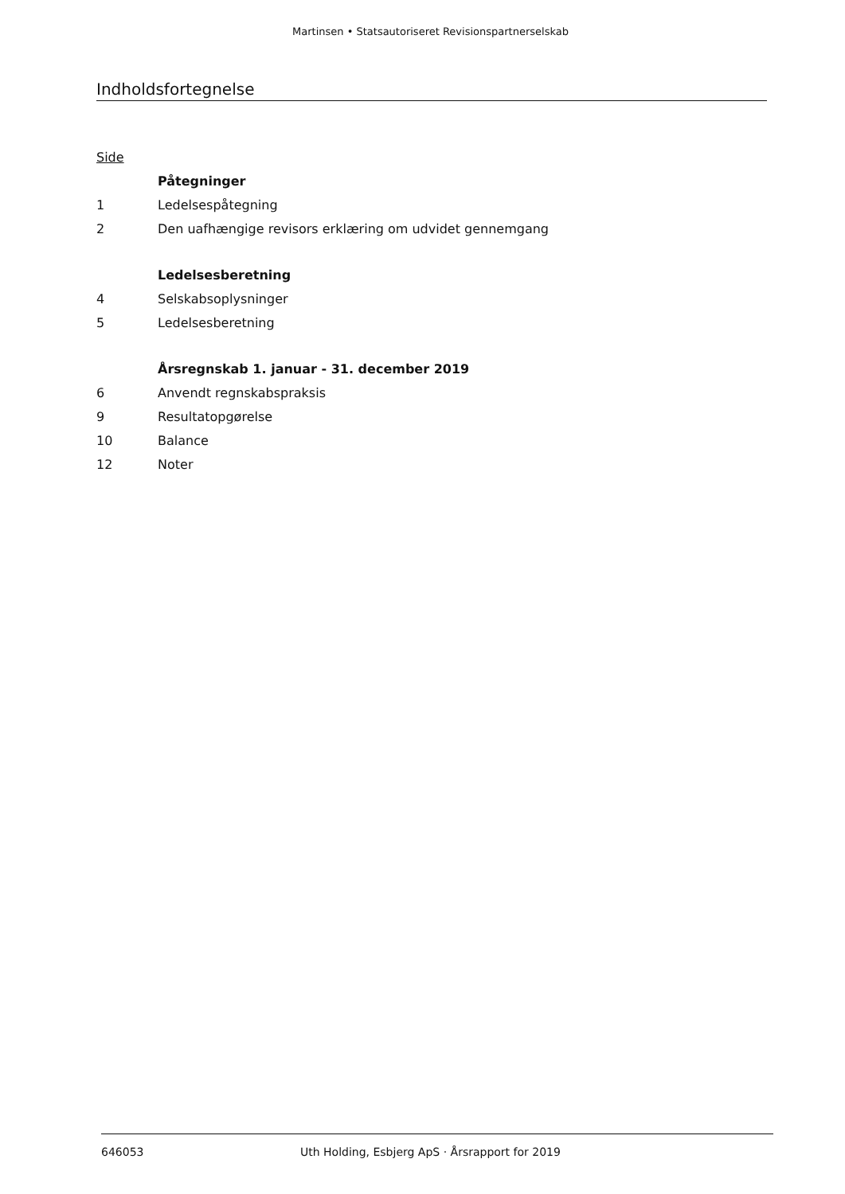Martinsen • Statsautoriseret Revisionspartnerselskab
Indholdsfortegnelse
| Side | |
| | Påtegninger |
| 1 | Ledelsespåtegning |
| 2 | Den uafhængige revisors erklæring om udvidet gennemgang |
| | Ledelsesberetning |
| 4 | Selskabsoplysninger |
| 5 | Ledelsesberetning |
| | Årsregnskab 1. januar - 31. december 2019 |
| 6 | Anvendt regnskabspraksis |
| 9 | Resultatopgørelse |
| 10 | Balance |
| 12 | Noter |
646053 Uth Holding, Esbjerg ApS · Årsrapport for 2019